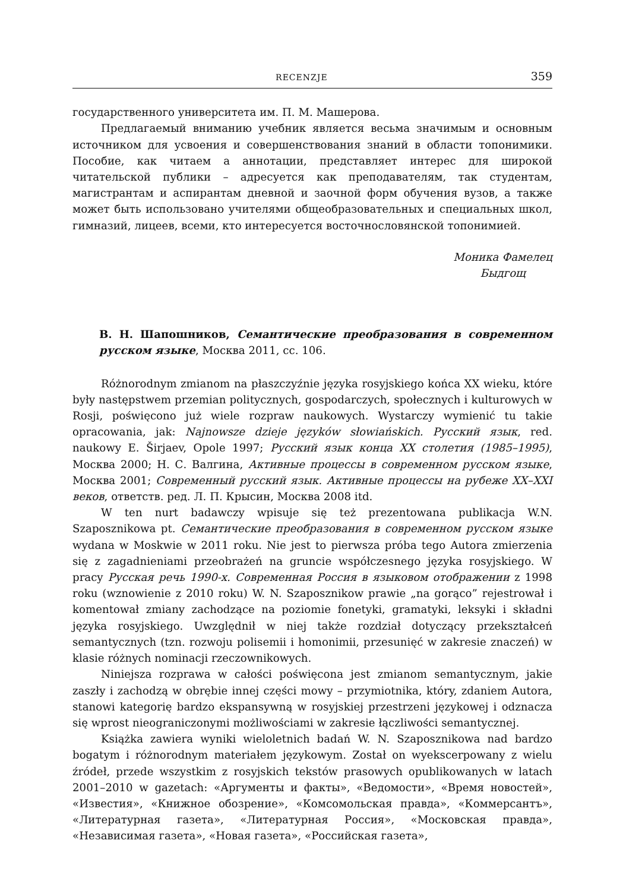RECENZJE 359
государственного университета им. П. М. Машерова.
Предлагаемый вниманию учебник является весьма значимым и основным источником для усвоения и совершенствования знаний в области топонимики. Пособие, как читаем а аннотации, представляет интерес для широкой читательской публики – адресуется как преподавателям, так студентам, магистрантам и аспирантам дневной и заочной форм обучения вузов, а также может быть использовано учителями общеобразовательных и специальных школ, гимназий, лицеев, всеми, кто интересуется восточнословянской топонимией.
Моника Фамелец
Быдгощ
В. Н. Шапошников, Семантические преобразования в современном русском языке, Москва 2011, сс. 106.
Różnorodnym zmianom na płaszczyźnie języka rosyjskiego końca XX wieku, które były następstwem przemian politycznych, gospodarczych, społecznych i kulturowych w Rosji, poświęcono już wiele rozpraw naukowych. Wystarczy wymienić tu takie opracowania, jak: Najnowsze dzieje języków słowiańskich. Русский язык, red. naukowy E. Širjaev, Opole 1997; Русский язык конца XX столетия (1985–1995), Москва 2000; Н. С. Валгина, Активные процессы в современном русском языке, Москва 2001; Современный русский язык. Активные процессы на рубеже XX–XXI веков, ответств. ред. Л. П. Крысин, Москва 2008 itd.
W ten nurt badawczy wpisuje się też prezentowana publikacja W.N. Szaposznikowa pt. Семантические преобразования в современном русском языке wydana w Moskwie w 2011 roku. Nie jest to pierwsza próba tego Autora zmierzenia się z zagadnieniami przeobrażeń na gruncie współczesnego języka rosyjskiego. W pracy Русская речь 1990-х. Современная Россия в языковом отображении z 1998 roku (wznowienie z 2010 roku) W. N. Szaposznikow prawie „na gorąco” rejestrował i komentował zmiany zachodzące na poziomie fonetyki, gramatyki, leksyki i składni języka rosyjskiego. Uwzględnił w niej także rozdział dotyczący przekształceń semantycznych (tzn. rozwoju polisemii i homonimii, przesunięć w zakresie znaczeń) w klasie różnych nominacji rzeczownikowych.
Niniejsza rozprawa w całości poświęcona jest zmianom semantycznym, jakie zaszły i zachodzą w obrębie innej części mowy – przymiotnika, który, zdaniem Autora, stanowi kategorię bardzo ekspansywną w rosyjskiej przestrzeni językowej i odznacza się wprost nieograniczonymi możliwościami w zakresie łączliwości semantycznej.
Książka zawiera wyniki wieloletnich badań W. N. Szaposznikowa nad bardzo bogatym i różnorodnym materiałem językowym. Został on wyekscerpowany z wielu źródeł, przede wszystkim z rosyjskich tekstów prasowych opublikowanych w latach 2001–2010 w gazetach: «Аргументы и факты», «Ведомости», «Время новостей», «Известия», «Книжное обозрение», «Комсомольская правда», «Коммерсантъ», «Литературная газета», «Литературная Россия», «Московская правда», «Независимая газета», «Новая газета», «Российская газета»,